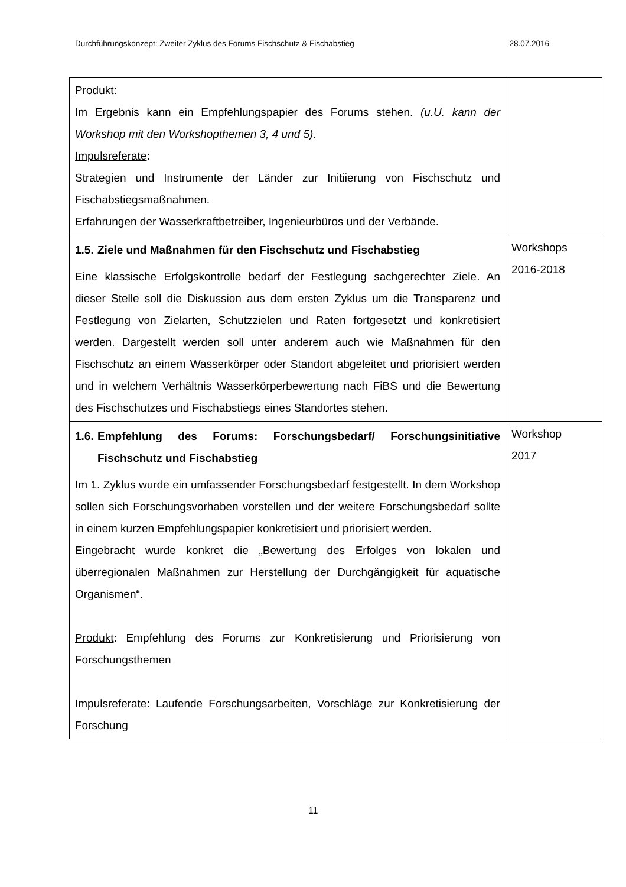Durchführungskonzept: Zweiter Zyklus des Forums Fischschutz & Fischabstieg 28.07.2016
| Produkt : Im Ergebnis kann ein Empfehlungspapier des Forums stehen. (u.U. kann der Workshop mit den Workshopthemen 3, 4 und 5). Impulsreferate : Strategien und Instrumente der Länder zur Initiierung von Fischschutz und Fischabstiegsmaßnahmen. Erfahrungen der Wasserkraftbetreiber, Ingenieurbüros und der Verbände. | |
| 1.5. Ziele und Maßnahmen für den Fischschutz und Fischabstieg Eine klassische Erfolgskontrolle bedarf der Festlegung sachgerechter Ziele. An dieser Stelle soll die Diskussion aus dem ersten Zyklus um die Transparenz und Festlegung von Zielarten, Schutzzielen und Raten fortgesetzt und konkretisiert werden. Dargestellt werden soll unter anderem auch wie Maßnahmen für den Fischschutz an einem Wasserkörper oder Standort abgeleitet und priorisiert werden und in welchem Verhältnis Wasserkörperbewertung nach FiBS und die Bewertung des Fischschutzes und Fischabstiegs eines Standortes stehen. | Workshops 2016-2018 |
| 1.6. Empfehlung des Forums: Forschungsbedarf/ Forschungsinitiative Fischschutz und Fischabstieg Im 1. Zyklus wurde ein umfassender Forschungsbedarf festgestellt. In dem Workshop sollen sich Forschungsvorhaben vorstellen und der weitere Forschungsbedarf sollte in einem kurzen Empfehlungspapier konkretisiert und priorisiert werden. Eingebracht wurde konkret die „Bewertung des Erfolges von lokalen und überregionalen Maßnahmen zur Herstellung der Durchgängigkeit für aquatische Organismen“. Produkt : Empfehlung des Forums zur Konkretisierung und Priorisierung von Forschungsthemen Impulsreferate : Laufende Forschungsarbeiten, Vorschläge zur Konkretisierung der Forschung | Workshop 2017 |
11